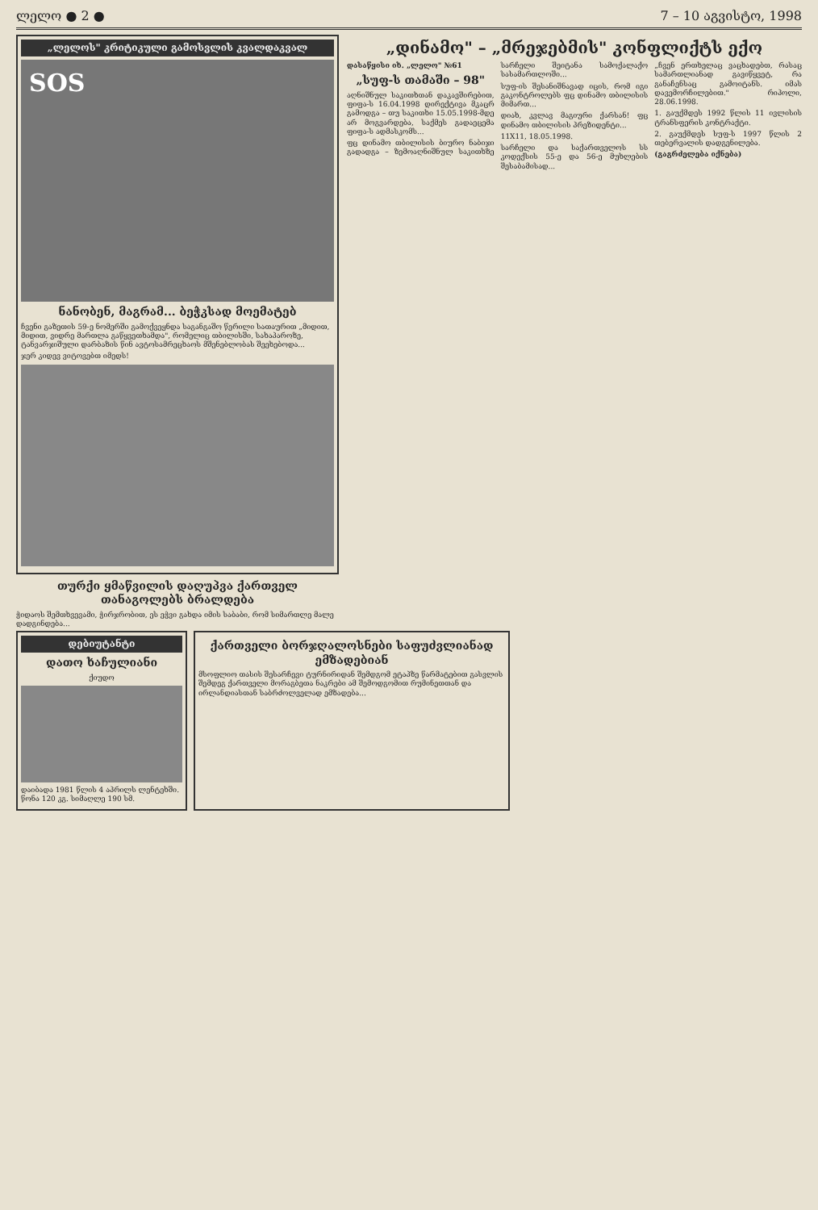ლელო ● 2 ● 7 – 10 აგვისტო, 1998
„ლელოს" კრიტიკული გამოსვლის კვალდაკვალ
SOS
ნანობენ, მაგრამ... ბეჭკსად მოემატებ
ჩვენი გაზეთის 59-ე ნომერში გამოქვეყნდა საგანგაშო წერილი სათაურით „მიდით, მიდით, ვიდრე მართლა გაწყვეთხამდა", რომელიც თბილისში, სახაპაროზე, ტანვარჯიშული დარბაზის წინ ავტოსამრეცხაოს მშენებლობას შეეხებოდა...
ჯერ კიდევ ვიტოვებთ იმედს!
თურქი ყმაწვილის დაღუპვა ქართველ თანაგოლებს ბრალდება
ჭიდაოს შემთხვევამი, ჭირჯრობით, ეს ეჭვი გახდა იმის საბაბი, რომ სიმართლე მალე დადგინდება...
„დინამო" – „მრეჯებმის" კონფლიქტს ექო
დასაწყისი იხ. „ლელო" №61
„სუფ-ს თამაში – 98"
აღნიშნულ საკითხთან დაკავშირებით, ფიფა-ს 16.04.1998 დირექტივა მკაცრ გამოდგა – თუ საკითხი 15.05.1998-მდე არ მოგვარდება, საქმეს გადაეცემა ფიფა-ს ადმასკომს...
ფც დინამო თბილისის ბიურო ნაბიჯი გადადგა – ზემოაღნიშნულ საკითხზე სარჩელი შეიტანა სამოქალაქო სასამართლოში...
სუფ-ის შესანიშნავად იცის, რომ იგი გაკონტროლებს ფც დინამო თბილისის მიმართ...
დიახ, კვლავ მაგიური ქარსან! ფც დინამო თბილისის პრეზიდენტი...
11X11, 18.05.1998.
სარჩელი და საქართველოს სს კოდექსის 55-ე და 56-ე მუხლების შესაბამისად...
„ჩვენ ერთხელაც ვაცხადებთ, რასაც სამართლიანად გავიწყვეტ, რა განაჩენსაც გამოიტანს. იმას დავემორჩილებით." რიპოლი, 28.06.1998.
1. გაუქმდეს 1992 წლის 11 ივლისის ტრანსფერის კონტრაქტი.
2. გაუქმდეს სუფ-ს 1997 წლის 2 თებერვალის დადგენილება.
(გაგრძელება იქნება)
დებიუტანტი
დათო ხაჩულიანი
ქიუდო
დაიბადა 1981 წლის 4 აპრილს ლენტეხში. წონა 120 კგ. სიმაღლე 190 სმ.
ქართველი ბორჯღალოსნები საფუძვლიანად ემზადებიან
მსოფლიო თასის შესარჩევი ტურნირიდან შემდგომ ეტაპზე წარმატებით გასვლის შემდეგ ქართველი მორაგბეთა ნაკრები ამ შემოდგომით რუმინეთთან და ირლანდიასთან საბრძოლველად ემზადება...